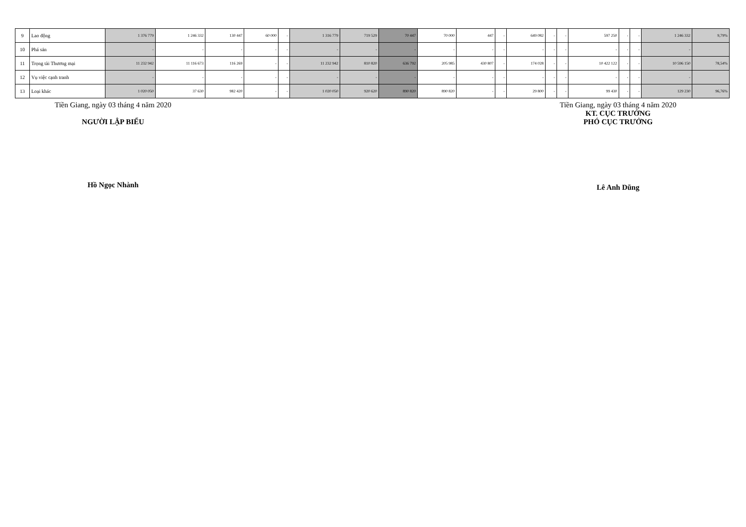| 9 | Lao động | 1 376 779 | 1 246 332 | 130 447 | 60 000 | - | 1 316 779 | 719 529 | 70 447 | 70 000 | 447 | - | 649 082 | - | - | 597 250 | - | - | 1 246 332 | 9,79% |
| 10 | Phá sản | - | - | - | - | - | - | - | - | - | - | - | - | - | - | - | - | - | - | |
| 11 | Trọng tài Thương mại | 11 232 942 | 11 116 673 | 116 269 | - | - | 11 232 942 | 810 820 | 636 792 | 205 985 | 430 807 | - | 174 028 | - | - | 10 422 122 | - | - | 10 596 150 | 78,54% |
| 12 | Vụ việc cạnh tranh | - | - | - | - | - | - | - | - | - | - | - | - | - | - | - | - | - | - | |
| 13 | Loại khác | 1 020 050 | 37 630 | 982 420 | - | - | 1 020 050 | 920 620 | 890 820 | 890 820 | - | - | 29 800 | - | - | 99 430 | - | - | 129 230 | 96,76% |
Tiền Giang, ngày 03 tháng 4 năm 2020
NGƯỜI LẬP BIỂU
Hồ Ngọc Nhành
Tiền Giang, ngày 03 tháng 4 năm 2020
KT. CỤC TRƯỞNG
PHÓ CỤC TRƯỞNG
Lê Anh Dũng